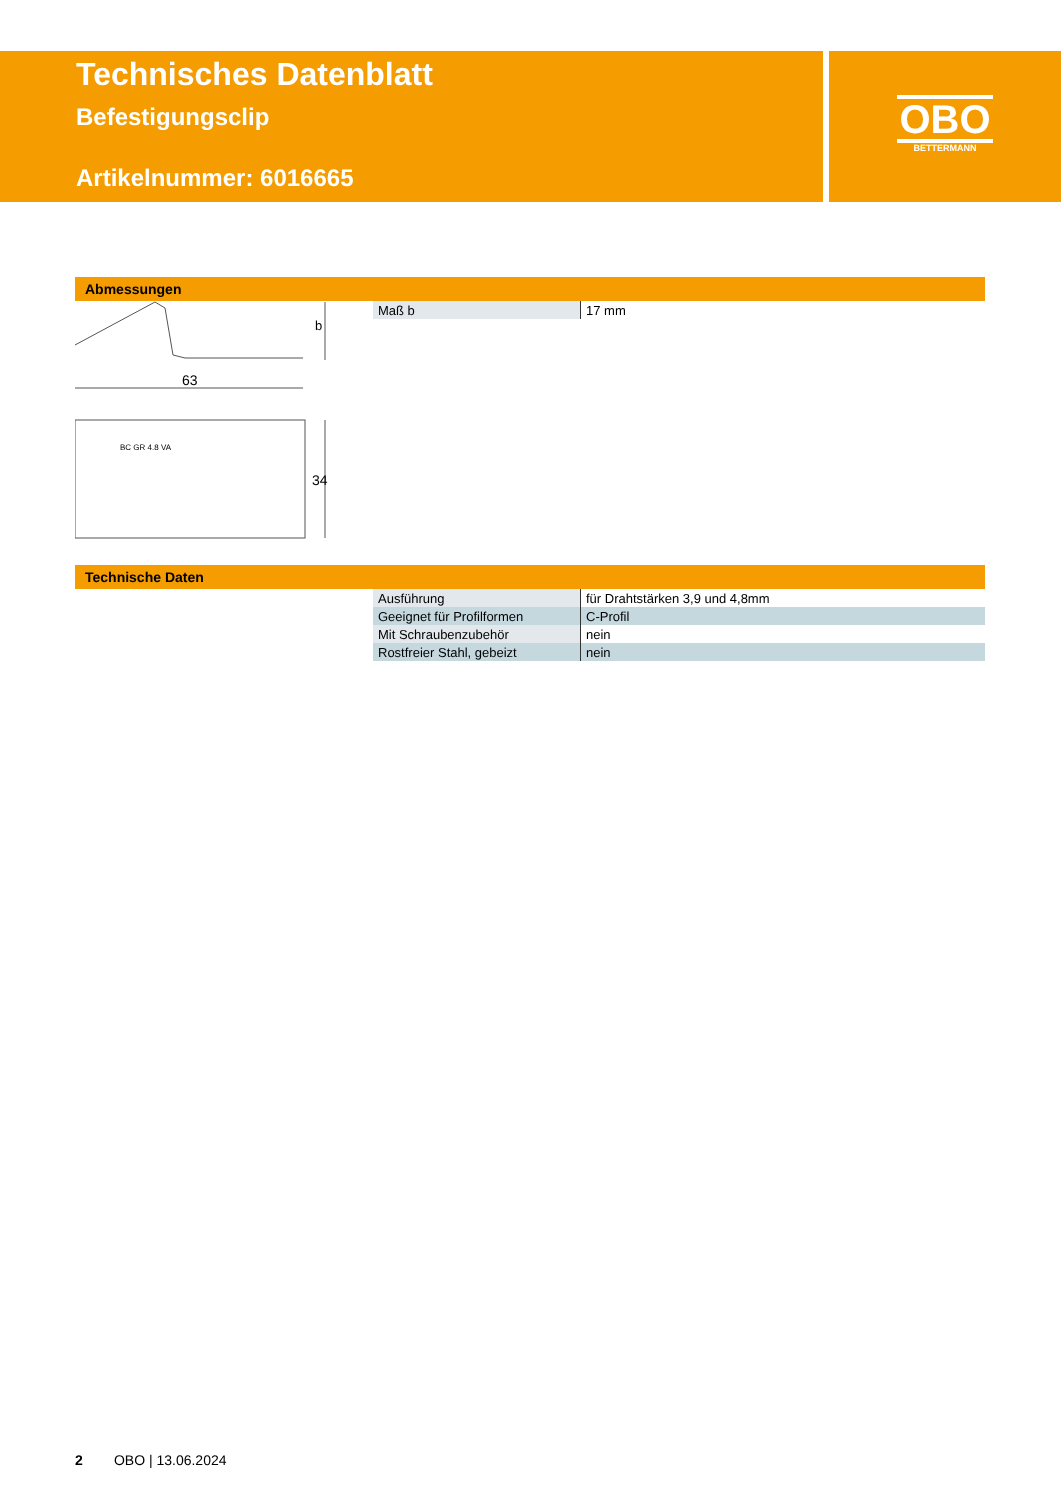Technisches Datenblatt
Befestigungsclip
Artikelnummer: 6016665
OBO
BETTERMANN
Abmessungen
63
b
34
BC GR 4.8 VA
| Maß b | 17 mm |
Technische Daten
| Ausführung | für Drahtstärken 3,9 und 4,8mm |
| Geeignet für Profilformen | C-Profil |
| Mit Schraubenzubehör | nein |
| Rostfreier Stahl, gebeizt | nein |
2 OBO | 13.06.2024